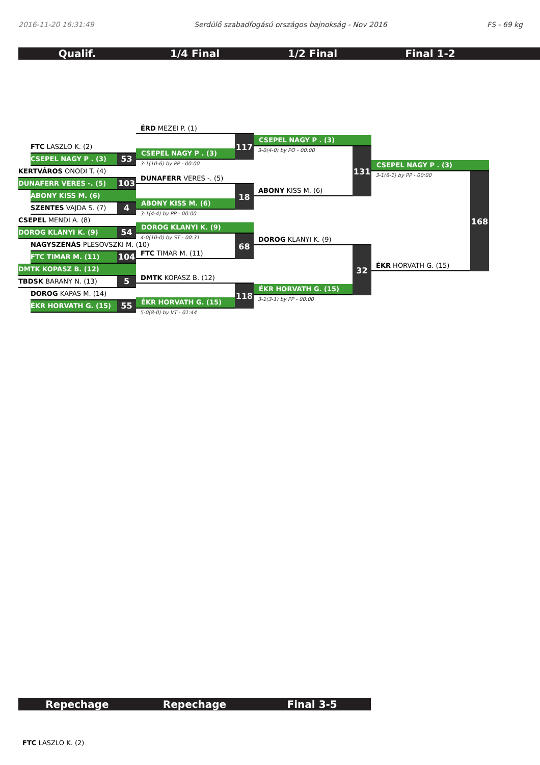2016-11-20 16:31:49 Serdülő szabadfogású országos bajnokság - Nov 2016 FS - 69 kg
Qualif. 1/4 Final 1/2 Final Final 1-2
FTC LASZLO K. (2)
CSEPEL NAGY P . (3) 53
KERTVÁROS ONODI T. (4)
DUNAFERR VERES -. (5) 103
ABONY KISS M. (6)
SZENTES VAJDA S. (7) 4
CSEPEL MENDI A. (8)
DOROG KLANYI K. (9) 54
NAGYSZÉNÁS PLESOVSZKI M. (10)
FTC TIMAR M. (11) 104
DMTK KOPASZ B. (12)
TBDSK BARANY N. (13) 5
DOROG KAPAS M. (14)
ÉKR HORVATH G. (15) 55
ÉRD MEZEI P. (1)
CSEPEL NAGY P . (3)
117
3-1(10-6) by PP - 00:00
DUNAFERR VERES -. (5)
ABONY KISS M. (6)
18
3-1(4-4) by PP - 00:00
DOROG KLANYI K. (9)
4-0(10-0) by ST - 00:31
FTC TIMAR M. (11)
68
DMTK KOPASZ B. (12)
ÉKR HORVATH G. (15)
118
5-0(8-0) by VT - 01:44
CSEPEL NAGY P . (3)
3-0(4-0) by PO - 00:00
ABONY KISS M. (6)
131
DOROG KLANYI K. (9)
ÉKR HORVATH G. (15)
32
3-1(3-1) by PP - 00:00
CSEPEL NAGY P . (3)
3-1(6-1) by PP - 00:00
ÉKR HORVATH G. (15)
168
Repechage Repechage Final 3-5
FTC LASZLO K. (2)